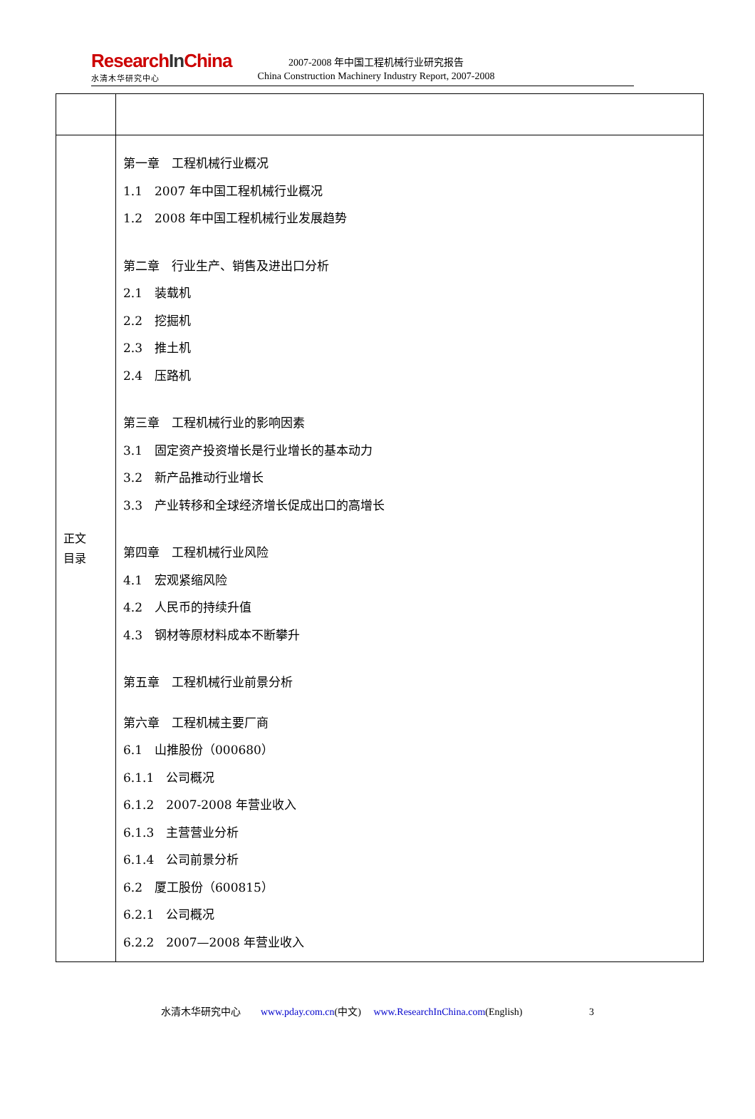ResearchIn China
水清木华研究中心
2007-2008 年中国工程机械行业研究报告
China Construction Machinery Industry Report, 2007-2008
| 正文 目录 | 第一章 工程机械行业概况 1.1 2007 年中国工程机械行业概况 1.2 2008 年中国工程机械行业发展趋势 第二章 行业生产、销售及进出口分析 2.1 装载机 2.2 挖掘机 2.3 推土机 2.4 压路机 第三章 工程机械行业的影响因素 3.1 固定资产投资增长是行业增长的基本动力 3.2 新产品推动行业增长 3.3 产业转移和全球经济增长促成出口的高增长 第四章 工程机械行业风险 4.1 宏观紧缩风险 4.2 人民币的持续升值 4.3 钢材等原材料成本不断攀升 第五章 工程机械行业前景分析 第六章 工程机械主要厂商 6.1 山推股份（000680） 6.1.1 公司概况 6.1.2 2007-2008 年营业收入 6.1.3 主营营业分析 6.1.4 公司前景分析 6.2 厦工股份（600815） 6.2.1 公司概况 6.2.2 2007—2008 年营业收入 |
水清木华研究中心 www.pday.com.cn(中文) www.ResearchInChina.com(English) 3